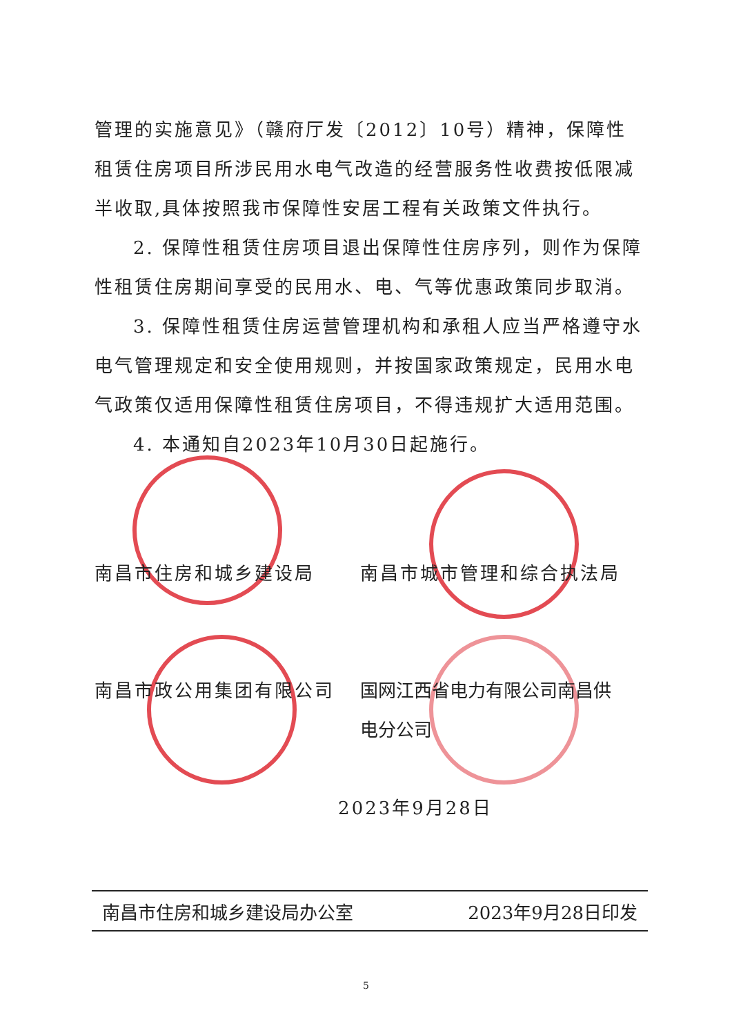管理的实施意见》（赣府厅发〔2012〕10号）精神，保障性租赁住房项目所涉民用水电气改造的经营服务性收费按低限减半收取,具体按照我市保障性安居工程有关政策文件执行。
2. 保障性租赁住房项目退出保障性住房序列，则作为保障性租赁住房期间享受的民用水、电、气等优惠政策同步取消。
3. 保障性租赁住房运营管理机构和承租人应当严格遵守水电气管理规定和安全使用规则，并按国家政策规定，民用水电气政策仅适用保障性租赁住房项目，不得违规扩大适用范围。
4. 本通知自2023年10月30日起施行。
南昌市住房和城乡建设局 南昌市城市管理和综合执法局
南昌市政公用集团有限公司 国网江西省电力有限公司南昌供电分公司
2023年9月28日
南昌市住房和城乡建设局办公室 2023年9月28日印发
5